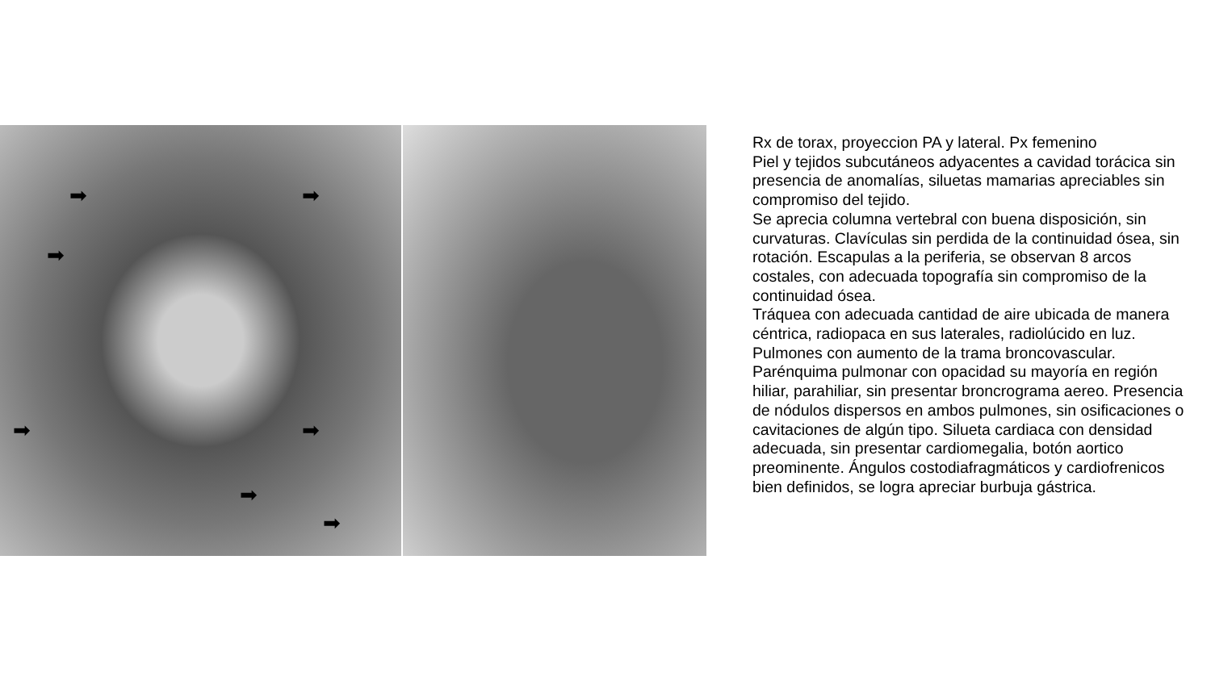➡ ➡
➡
➡ ➡
➡
➡
Rx de torax, proyeccion PA y lateral. Px femenino
Piel y tejidos subcutáneos adyacentes a cavidad torácica sin presencia de anomalías, siluetas mamarias apreciables sin compromiso del tejido.
Se aprecia columna vertebral con buena disposición, sin curvaturas. Clavículas sin perdida de la continuidad ósea, sin rotación. Escapulas a la periferia, se observan 8 arcos costales, con adecuada topografía sin compromiso de la continuidad ósea.
Tráquea con adecuada cantidad de aire ubicada de manera céntrica, radiopaca en sus laterales, radiolúcido en luz.
Pulmones con aumento de la trama broncovascular. Parénquima pulmonar con opacidad su mayoría en región hiliar, parahiliar, sin presentar broncrograma aereo. Presencia de nódulos dispersos en ambos pulmones, sin osificaciones o cavitaciones de algún tipo. Silueta cardiaca con densidad adecuada, sin presentar cardiomegalia, botón aortico preominente. Ángulos costodiafragmáticos y cardiofrenicos bien definidos, se logra apreciar burbuja gástrica.